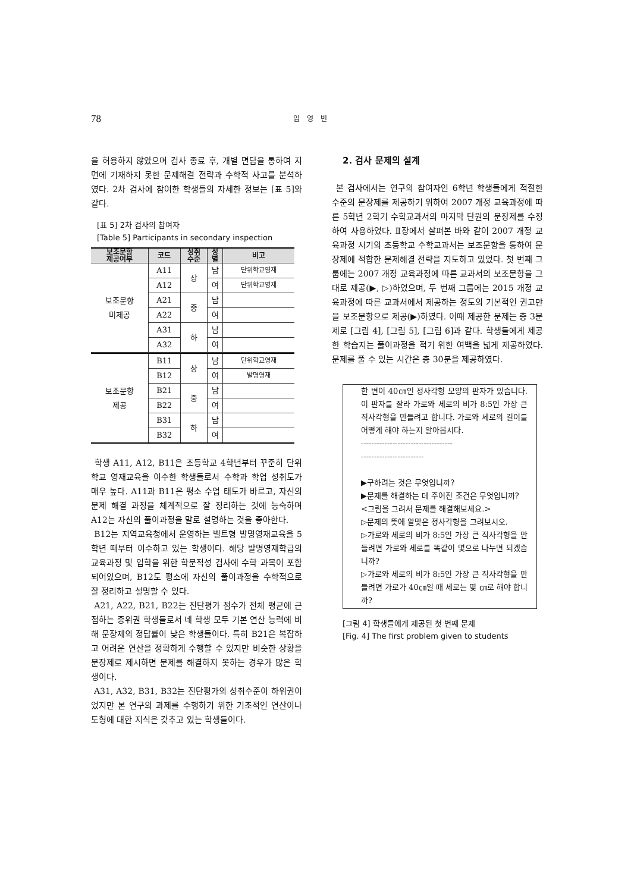78 임 영 빈
을 허용하지 않았으며 검사 종료 후, 개별 면담을 통하여 지면에 기재하지 못한 문제해결 전략과 수학적 사고를 분석하였다. 2차 검사에 참여한 학생들의 자세한 정보는 [표 5]와 같다.
[표 5] 2차 검사의 참여자
[Table 5] Participants in secondary inspection
| 보조문항 제공여부 | 코드 | 성취 수준 | 성 별 | 비고 |
| --- | --- | --- | --- | --- |
| 보조문항 미제공 | A11 | 상 | 남 | 단위학교영재 |
| | A12 | | 여 | 단위학교영재 |
| | A21 | 중 | 남 | |
| | A22 | | 여 | |
| | A31 | 하 | 남 | |
| | A32 | | 여 | |
| 보조문항 제공 | B11 | 상 | 남 | 단위학교영재 |
| | B12 | | 여 | 발명영재 |
| | B21 | 중 | 남 | |
| | B22 | | 여 | |
| | B31 | 하 | 남 | |
| | B32 | | 여 | |
학생 A11, A12, B11은 초등학교 4학년부터 꾸준히 단위학교 영재교육을 이수한 학생들로서 수학과 학업 성취도가 매우 높다. A11과 B11은 평소 수업 태도가 바르고, 자신의 문제 해결 과정을 체계적으로 잘 정리하는 것에 능숙하며 A12는 자신의 풀이과정을 말로 설명하는 것을 좋아한다.
B12는 지역교육청에서 운영하는 벨트형 발명영재교육을 5학년 때부터 이수하고 있는 학생이다. 해당 발명영재학급의 교육과정 및 입학을 위한 학문적성 검사에 수학 과목이 포함되어있으며, B12도 평소에 자신의 풀이과정을 수학적으로 잘 정리하고 설명할 수 있다.
A21, A22, B21, B22는 진단평가 점수가 전체 평균에 근접하는 중위권 학생들로서 네 학생 모두 기본 연산 능력에 비해 문장제의 정답률이 낮은 학생들이다. 특히 B21은 복잡하고 어려운 연산을 정확하게 수행할 수 있지만 비슷한 상황을 문장제로 제시하면 문제를 해결하지 못하는 경우가 많은 학생이다.
A31, A32, B31, B32는 진단평가의 성취수준이 하위권이었지만 본 연구의 과제를 수행하기 위한 기초적인 연산이나 도형에 대한 지식은 갖추고 있는 학생들이다.
2. 검사 문제의 설계
본 검사에서는 연구의 참여자인 6학년 학생들에게 적절한 수준의 문장제를 제공하기 위하여 2007 개정 교육과정에 따른 5학년 2학기 수학교과서의 마지막 단원의 문장제를 수정하여 사용하였다. Ⅱ장에서 살펴본 바와 같이 2007 개정 교육과정 시기의 초등학교 수학교과서는 보조문항을 통하여 문장제에 적합한 문제해결 전략을 지도하고 있었다. 첫 번째 그룹에는 2007 개정 교육과정에 따른 교과서의 보조문항을 그대로 제공(▶, ▷)하였으며, 두 번째 그룹에는 2015 개정 교육과정에 따른 교과서에서 제공하는 정도의 기본적인 권고만을 보조문항으로 제공(▶)하였다. 이때 제공한 문제는 총 3문제로 [그림 4], [그림 5], [그림 6]과 같다. 학생들에게 제공한 학습지는 풀이과정을 적기 위한 여백을 넓게 제공하였다. 문제를 풀 수 있는 시간은 총 30분을 제공하였다.
한 변이 40㎝인 정사각형 모양의 판자가 있습니다. 이 판자를 잘라 가로와 세로의 비가 8:5인 가장 큰 직사각형을 만들려고 합니다. 가로와 세로의 길이를 어떻게 해야 하는지 알아봅시다.
-----------------------------------
------------------------
▶구하려는 것은 무엇입니까?
▶문제를 해결하는 데 주어진 조건은 무엇입니까?
<그림을 그려서 문제를 해결해보세요.>
▷문제의 뜻에 알맞은 정사각형을 그려보시오.
▷가로와 세로의 비가 8:5인 가장 큰 직사각형을 만들려면 가로와 세로를 똑같이 몇으로 나누면 되겠습니까?
▷가로와 세로의 비가 8:5인 가장 큰 직사각형을 만들려면 가로가 40㎝일 때 세로는 몇 ㎝로 해야 합니까?
[그림 4] 학생들에게 제공된 첫 번째 문제
[Fig. 4] The first problem given to students